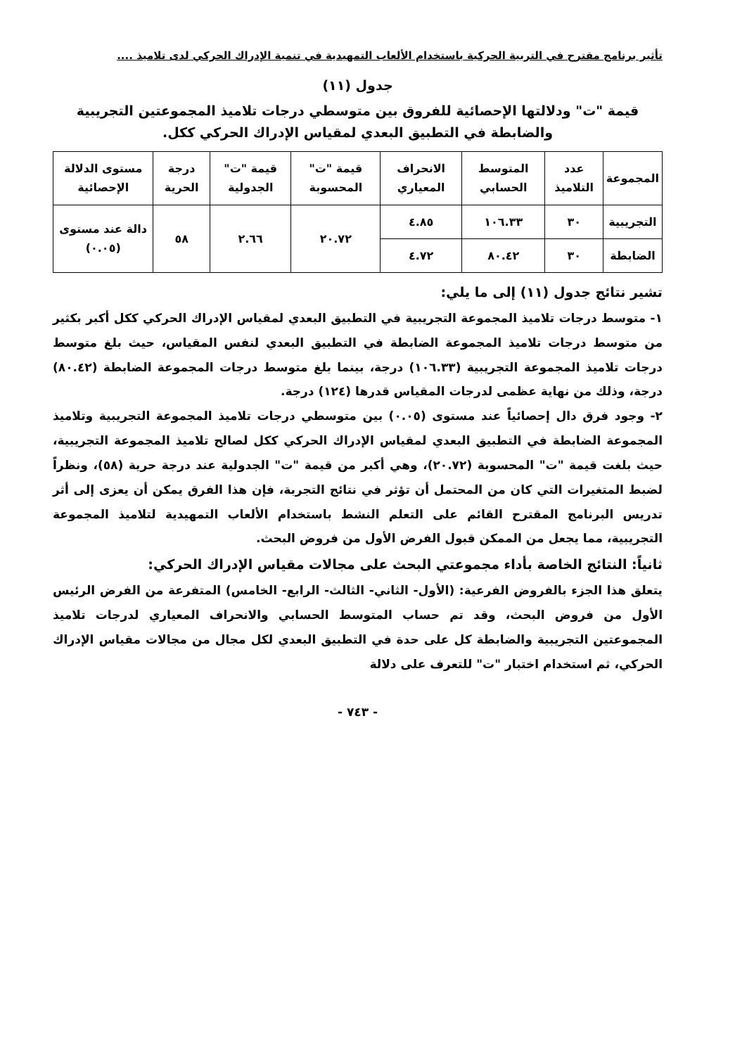تأثير برنامج مقترح في التربية الحركية باستخدام الألعاب التمهيدية في تنمية الإدراك الحركي لدى تلاميذ ....
جدول (١١)
قيمة "ت" ودلالتها الإحصائية للفروق بين متوسطي درجات تلاميذ المجموعتين التجريبية والضابطة في التطبيق البعدي لمقياس الإدراك الحركي ككل.
| المجموعة | عدد التلاميذ | المتوسط الحسابي | الانحراف المعياري | قيمة "ت" المحسوبة | قيمة "ت" الجدولية | درجة الحرية | مستوى الدلالة الإحصائية |
| --- | --- | --- | --- | --- | --- | --- | --- |
| التجريبية | ٣٠ | ١٠٦.٣٣ | ٤.٨٥ | ٢٠.٧٢ | ٢.٦٦ | ٥٨ | دالة عند مستوى (٠.٠٥) |
| الضابطة | ٣٠ | ٨٠.٤٢ | ٤.٧٢ | | | | |
تشير نتائج جدول (١١) إلى ما يلي:
١- متوسط درجات تلاميذ المجموعة التجريبية في التطبيق البعدي لمقياس الإدراك الحركي ككل أكبر بكثير من متوسط درجات تلاميذ المجموعة الضابطة في التطبيق البعدي لنفس المقياس، حيث بلغ متوسط درجات تلاميذ المجموعة التجريبية (١٠٦.٣٣) درجة، بينما بلغ متوسط درجات المجموعة الضابطة (٨٠.٤٢) درجة، وذلك من نهاية عظمى لدرجات المقياس قدرها (١٢٤) درجة.
٢- وجود فرق دال إحصائياً عند مستوى (٠.٠٥) بين متوسطي درجات تلاميذ المجموعة التجريبية وتلاميذ المجموعة الضابطة في التطبيق البعدي لمقياس الإدراك الحركي ككل لصالح تلاميذ المجموعة التجريبية، حيث بلغت قيمة "ت" المحسوبة (٢٠.٧٢)، وهي أكبر من قيمة "ت" الجدولية عند درجة حرية (٥٨)، ونظراً لضبط المتغيرات التي كان من المحتمل أن تؤثر في نتائج التجربة، فإن هذا الفرق يمكن أن يعزى إلى أثر تدريس البرنامج المقترح القائم على التعلم النشط باستخدام الألعاب التمهيدية لتلاميذ المجموعة التجريبية، مما يجعل من الممكن قبول الفرض الأول من فروض البحث.
ثانياً: النتائج الخاصة بأداء مجموعتي البحث على مجالات مقياس الإدراك الحركي:
يتعلق هذا الجزء بالفروض الفرعية: (الأول- الثاني- الثالث- الرابع- الخامس) المتفرعة من الفرض الرئيس الأول من فروض البحث، وقد تم حساب المتوسط الحسابي والانحراف المعياري لدرجات تلاميذ المجموعتين التجريبية والضابطة كل على حدة في التطبيق البعدي لكل مجال من مجالات مقياس الإدراك الحركي، ثم استخدام اختبار "ت" للتعرف على دلالة
- ٧٤٣ -